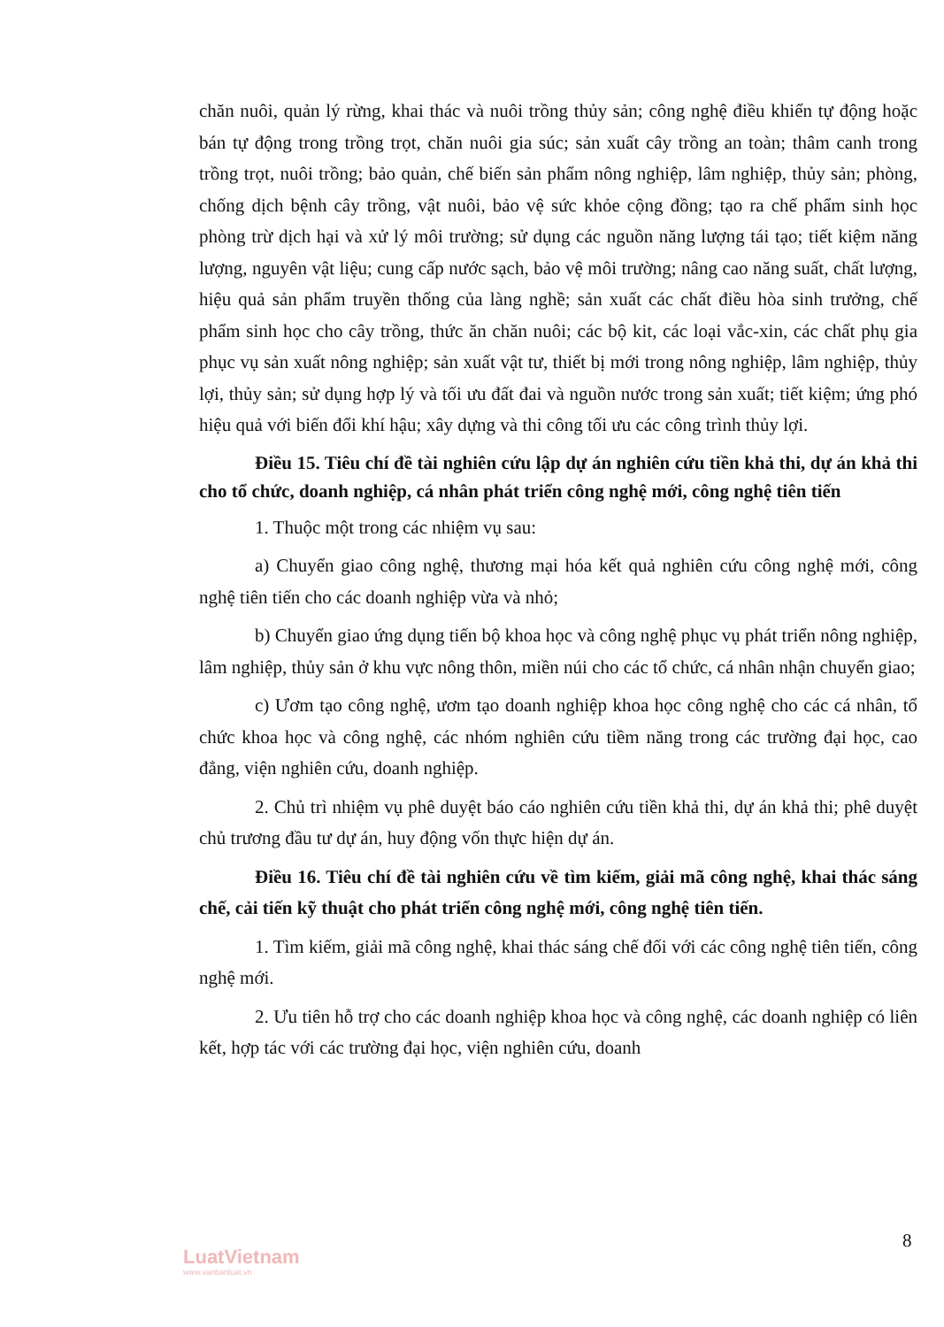chăn nuôi, quản lý rừng, khai thác và nuôi trồng thủy sản; công nghệ điều khiển tự động hoặc bán tự động trong trồng trọt, chăn nuôi gia súc; sản xuất cây trồng an toàn; thâm canh trong trồng trọt, nuôi trồng; bảo quản, chế biến sản phẩm nông nghiệp, lâm nghiệp, thủy sản; phòng, chống dịch bệnh cây trồng, vật nuôi, bảo vệ sức khỏe cộng đồng; tạo ra chế phẩm sinh học phòng trừ dịch hại và xử lý môi trường; sử dụng các nguồn năng lượng tái tạo; tiết kiệm năng lượng, nguyên vật liệu; cung cấp nước sạch, bảo vệ môi trường; nâng cao năng suất, chất lượng, hiệu quả sản phẩm truyền thống của làng nghề; sản xuất các chất điều hòa sinh trưởng, chế phẩm sinh học cho cây trồng, thức ăn chăn nuôi; các bộ kit, các loại vắc-xin, các chất phụ gia phục vụ sản xuất nông nghiệp; sản xuất vật tư, thiết bị mới trong nông nghiệp, lâm nghiệp, thủy lợi, thủy sản; sử dụng hợp lý và tối ưu đất đai và nguồn nước trong sản xuất; tiết kiệm; ứng phó hiệu quả với biến đổi khí hậu; xây dựng và thi công tối ưu các công trình thủy lợi.
Điều 15. Tiêu chí đề tài nghiên cứu lập dự án nghiên cứu tiền khả thi, dự án khả thi cho tổ chức, doanh nghiệp, cá nhân phát triển công nghệ mới, công nghệ tiên tiến
1. Thuộc một trong các nhiệm vụ sau:
a) Chuyển giao công nghệ, thương mại hóa kết quả nghiên cứu công nghệ mới, công nghệ tiên tiến cho các doanh nghiệp vừa và nhỏ;
b) Chuyển giao ứng dụng tiến bộ khoa học và công nghệ phục vụ phát triển nông nghiệp, lâm nghiệp, thủy sản ở khu vực nông thôn, miền núi cho các tổ chức, cá nhân nhận chuyển giao;
c) Ươm tạo công nghệ, ươm tạo doanh nghiệp khoa học công nghệ cho các cá nhân, tổ chức khoa học và công nghệ, các nhóm nghiên cứu tiềm năng trong các trường đại học, cao đẳng, viện nghiên cứu, doanh nghiệp.
2. Chủ trì nhiệm vụ phê duyệt báo cáo nghiên cứu tiền khả thi, dự án khả thi; phê duyệt chủ trương đầu tư dự án, huy động vốn thực hiện dự án.
Điều 16. Tiêu chí đề tài nghiên cứu về tìm kiếm, giải mã công nghệ, khai thác sáng chế, cải tiến kỹ thuật cho phát triển công nghệ mới, công nghệ tiên tiến.
1. Tìm kiếm, giải mã công nghệ, khai thác sáng chế đối với các công nghệ tiên tiến, công nghệ mới.
2. Ưu tiên hỗ trợ cho các doanh nghiệp khoa học và công nghệ, các doanh nghiệp có liên kết, hợp tác với các trường đại học, viện nghiên cứu, doanh
8
LuatVietnam
www.vanbanluat.vn